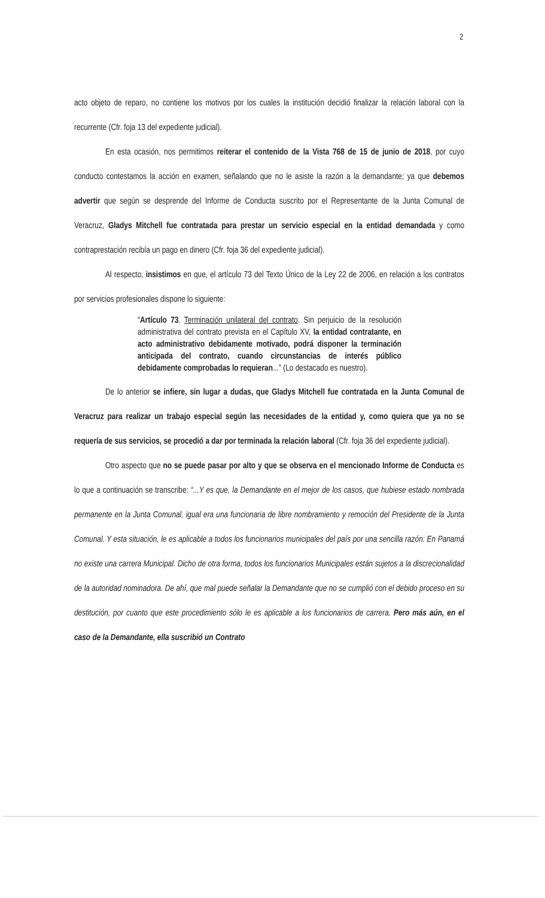2
acto objeto de reparo, no contiene los motivos por los cuales la institución decidió finalizar la relación laboral con la recurrente (Cfr. foja 13 del expediente judicial).
En esta ocasión, nos permitimos reiterar el contenido de la Vista 768 de 15 de junio de 2018, por cuyo conducto contestamos la acción en examen, señalando que no le asiste la razón a la demandante; ya que debemos advertir que según se desprende del Informe de Conducta suscrito por el Representante de la Junta Comunal de Veracruz, Gladys Mitchell fue contratada para prestar un servicio especial en la entidad demandada y como contraprestación recibía un pago en dinero (Cfr. foja 36 del expediente judicial).
Al respecto, insistimos en que, el artículo 73 del Texto Único de la Ley 22 de 2006, en relación a los contratos por servicios profesionales dispone lo siguiente:
“Artículo 73. Terminación unilateral del contrato. Sin perjuicio de la resolución administrativa del contrato prevista en el Capítulo XV, la entidad contratante, en acto administrativo debidamente motivado, podrá disponer la terminación anticipada del contrato, cuando circunstancias de interés público debidamente comprobadas lo requieran...” (Lo destacado es nuestro).
De lo anterior se infiere, sin lugar a dudas, que Gladys Mitchell fue contratada en la Junta Comunal de Veracruz para realizar un trabajo especial según las necesidades de la entidad y, como quiera que ya no se requería de sus servicios, se procedió a dar por terminada la relación laboral (Cfr. foja 36 del expediente judicial).
Otro aspecto que no se puede pasar por alto y que se observa en el mencionado Informe de Conducta es lo que a continuación se transcribe: “...Y es que, la Demandante en el mejor de los casos, que hubiese estado nombrada permanente en la Junta Comunal, igual era una funcionaria de libre nombramiento y remoción del Presidente de la Junta Comunal. Y esta situación, le es aplicable a todos los funcionarios municipales del país por una sencilla razón: En Panamá no existe una carrera Municipal. Dicho de otra forma, todos los funcionarios Municipales están sujetos a la discrecionalidad de la autoridad nominadora. De ahí, que mal puede señalar la Demandante que no se cumplió con el debido proceso en su destitución, por cuanto que este procedimiento sólo le es aplicable a los funcionarios de carrera. Pero más aún, en el caso de la Demandante, ella suscribió un Contrato